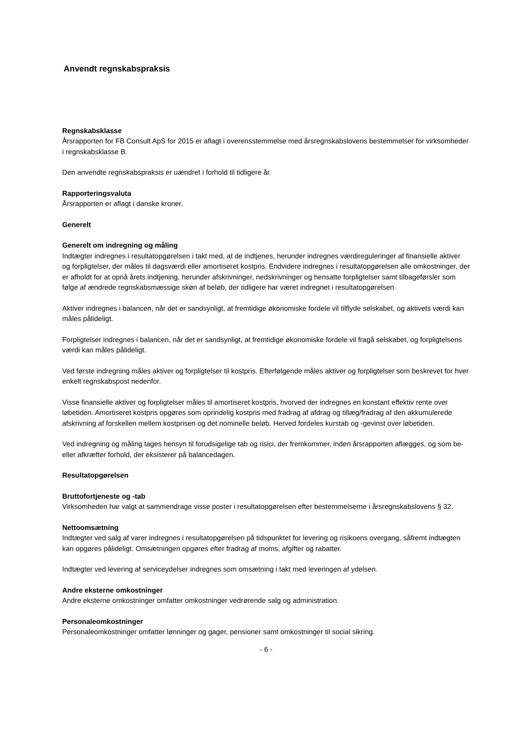Anvendt regnskabspraksis
Regnskabsklasse
Årsrapporten for FB Consult ApS for 2015 er aflagt i overensstemmelse med årsregnskabslovens bestemmelser for virksomheder i regnskabsklasse B.
Den anvendte regnskabspraksis er uændret i forhold til tidligere år.
Rapporteringsvaluta
Årsrapporten er aflagt i danske kroner.
Generelt
Generelt om indregning og måling
Indtægter indregnes i resultatopgørelsen i takt med, at de indtjenes, herunder indregnes værdireguleringer af finansielle aktiver og forpligtelser, der måles til dagsværdi eller amortiseret kostpris. Endvidere indregnes i resultatopgørelsen alle omkostninger, der er afholdt for at opnå årets indtjening, herunder afskrivninger, nedskrivninger og hensatte forpligtelser samt tilbageførsler som følge af ændrede regnskabsmæssige skøn af beløb, der tidligere har været indregnet i resultatopgørelsen.
Aktiver indregnes i balancen, når det er sandsynligt, at fremtidige økonomiske fordele vil tilflyde selskabet, og aktivets værdi kan måles pålideligt.
Forpligtelser indregnes i balancen, når det er sandsynligt, at fremtidige økonomiske fordele vil fragå selskabet, og forpligtelsens værdi kan måles pålideligt.
Ved første indregning måles aktiver og forpligtelser til kostpris. Efterfølgende måles aktiver og forpligtelser som beskrevet for hver enkelt regnskabspost nedenfor.
Visse finansielle aktiver og forpligtelser måles til amortiseret kostpris, hvorved der indregnes en konstant effektiv rente over løbetiden. Amortiseret kostpris opgøres som oprindelig kostpris med fradrag af afdrag og tillæg/fradrag af den akkumulerede afskrivning af forskellen mellem kostprisen og det nominelle beløb. Herved fordeles kurstab og -gevinst over løbetiden.
Ved indregning og måling tages hensyn til forudsigelige tab og risici, der fremkommer, inden årsrapporten aflægges, og som be- eller afkræfter forhold, der eksisterer på balancedagen.
Resultatopgørelsen
Bruttofortjeneste og -tab
Virksomheden har valgt at sammendrage visse poster i resultatopgørelsen efter bestemmelserne i årsregnskabslovens § 32.
Nettoomsætning
Indtægter ved salg af varer indregnes i resultatopgørelsen på tidspunktet for levering og risikoens overgang, såfremt indtægten kan opgøres pålideligt. Omsætningen opgøres efter fradrag af moms, afgifter og rabatter.
Indtægter ved levering af serviceydelser indregnes som omsætning i takt med leveringen af ydelsen.
Andre eksterne omkostninger
Andre eksterne omkostninger omfatter omkostninger vedrørende salg og administration.
Personaleomkostninger
Personaleomkostninger omfatter lønninger og gager, pensioner samt omkostninger til social sikring.
- 6 -